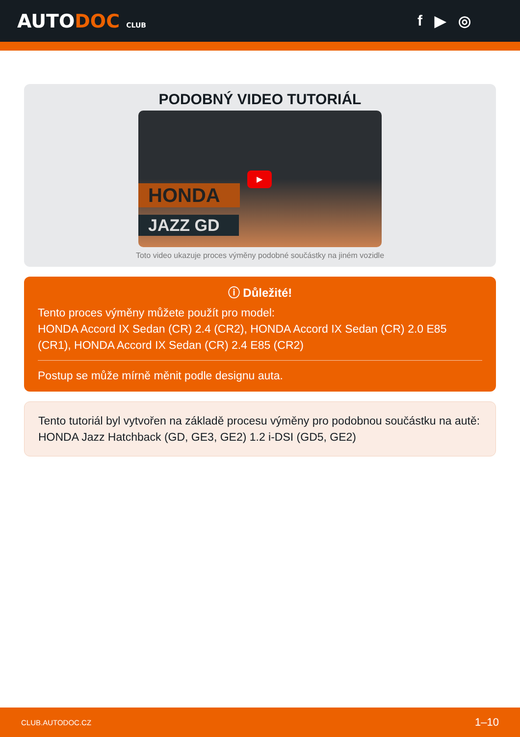AUTODOC CLUB
f ▶ ◎
PODOBNÝ VIDEO TUTORIÁL
HONDA
JAZZ GD
▶
Toto video ukazuje proces výměny podobné součástky na jiném vozidle
ⓘ Důležité!
Tento proces výměny můžete použít pro model:
HONDA Accord IX Sedan (CR) 2.4 (CR2), HONDA Accord IX Sedan (CR) 2.0 E85 (CR1), HONDA Accord IX Sedan (CR) 2.4 E85 (CR2)
Postup se může mírně měnit podle designu auta.
Tento tutoriál byl vytvořen na základě procesu výměny pro podobnou součástku na autě: HONDA Jazz Hatchback (GD, GE3, GE2) 1.2 i-DSI (GD5, GE2)
CLUB.AUTODOC.CZ 1–10